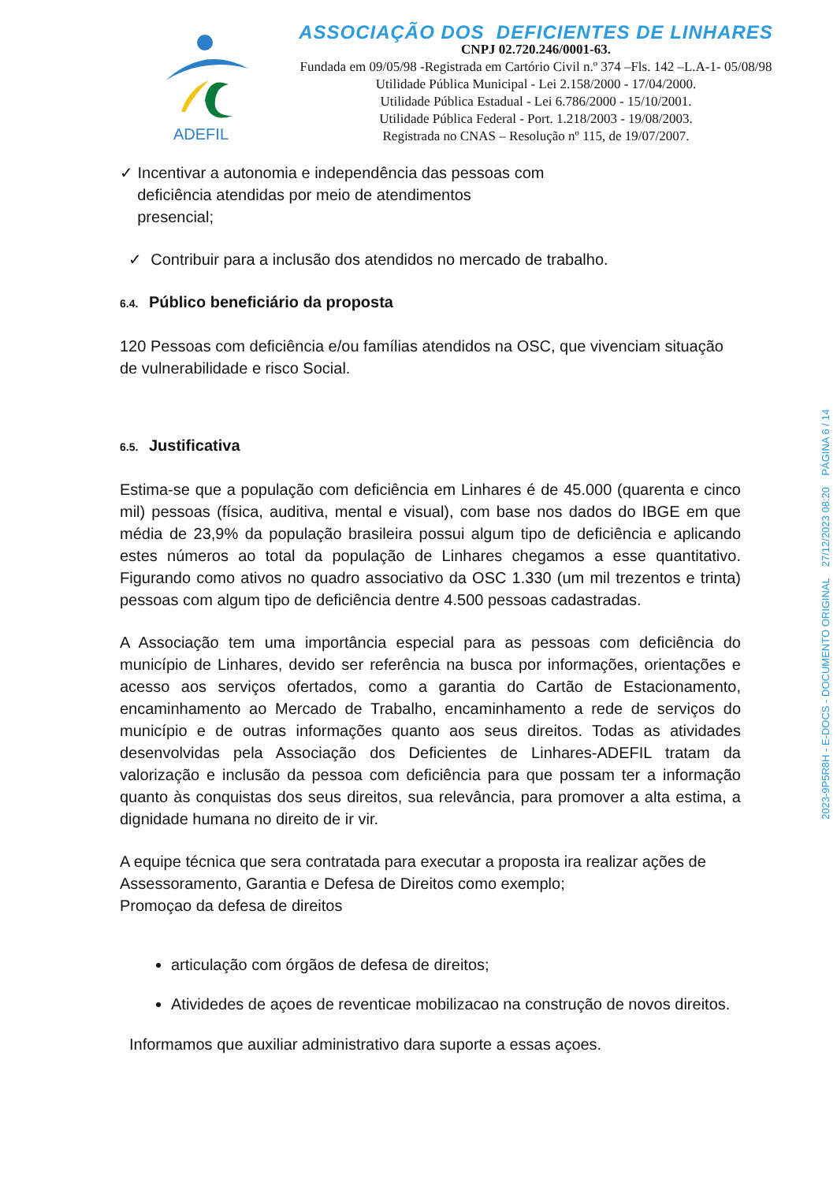ADEFIL
ASSOCIAÇÃO DOS DEFICIENTES DE LINHARES
CNPJ 02.720.246/0001-63.
Fundada em 09/05/98 -Registrada em Cartório Civil n.º 374 –Fls. 142 –L.A-1- 05/08/98
Utilidade Pública Municipal - Lei 2.158/2000 - 17/04/2000.
Utilidade Pública Estadual - Lei 6.786/2000 - 15/10/2001.
Utilidade Pública Federal - Port. 1.218/2003 - 19/08/2003.
Registrada no CNAS – Resolução nº 115, de 19/07/2007.
✓ Incentivar a autonomia e independência das pessoas com
deficiência atendidas por meio de atendimentos
presencial;
✓ Contribuir para a inclusão dos atendidos no mercado de trabalho.
6.4. Público beneficiário da proposta
120 Pessoas com deficiência e/ou famílias atendidos na OSC, que vivenciam situação de vulnerabilidade e risco Social.
6.5. Justificativa
Estima-se que a população com deficiência em Linhares é de 45.000 (quarenta e cinco mil) pessoas (física, auditiva, mental e visual), com base nos dados do IBGE em que média de 23,9% da população brasileira possui algum tipo de deficiência e aplicando estes números ao total da população de Linhares chegamos a esse quantitativo. Figurando como ativos no quadro associativo da OSC 1.330 (um mil trezentos e trinta) pessoas com algum tipo de deficiência dentre 4.500 pessoas cadastradas.
A Associação tem uma importância especial para as pessoas com deficiência do município de Linhares, devido ser referência na busca por informações, orientações e acesso aos serviços ofertados, como a garantia do Cartão de Estacionamento, encaminhamento ao Mercado de Trabalho, encaminhamento a rede de serviços do município e de outras informações quanto aos seus direitos. Todas as atividades desenvolvidas pela Associação dos Deficientes de Linhares-ADEFIL tratam da valorização e inclusão da pessoa com deficiência para que possam ter a informação quanto às conquistas dos seus direitos, sua relevância, para promover a alta estima, a dignidade humana no direito de ir vir.
A equipe técnica que sera contratada para executar a proposta ira realizar ações de Assessoramento, Garantia e Defesa de Direitos como exemplo;
Promoçao da defesa de direitos
articulação com órgãos de defesa de direitos;
Atividedes de açoes de reventicae mobilizacao na construção de novos direitos.
Informamos que auxiliar administrativo dara suporte a essas açoes.
2023-9P5R8H - E-DOCS - DOCUMENTO ORIGINAL 27/12/2023 08:20 PÁGINA 6 / 14